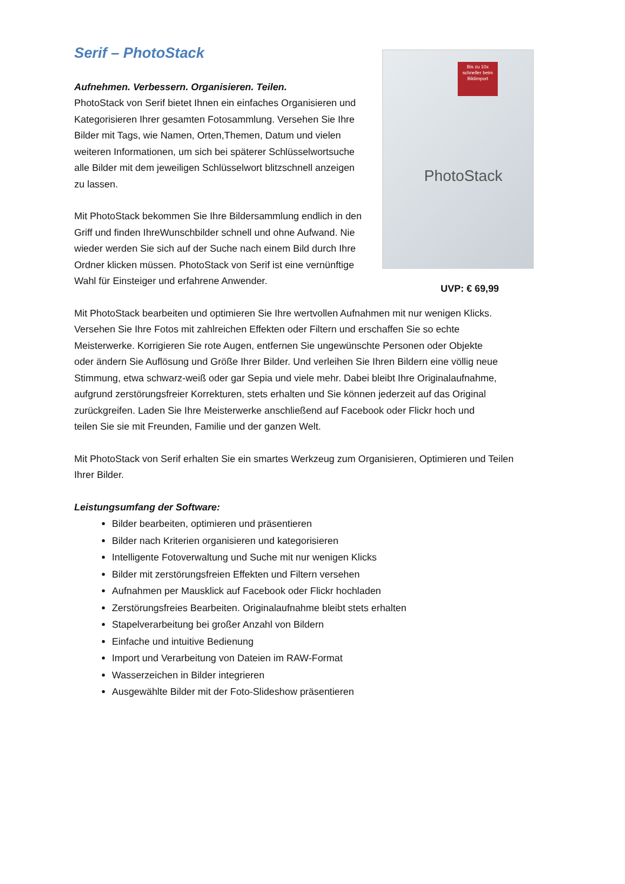Serif – PhotoStack
Aufnehmen. Verbessern. Organisieren. Teilen.
PhotoStack von Serif bietet Ihnen ein einfaches Organisieren und Kategorisieren Ihrer gesamten Fotosammlung. Versehen Sie Ihre Bilder mit Tags, wie Namen, Orten,Themen, Datum und vielen weiteren Informationen, um sich bei späterer Schlüsselwortsuche alle Bilder mit dem jeweiligen Schlüsselwort blitzschnell anzeigen zu lassen.
Mit PhotoStack bekommen Sie Ihre Bildersammlung endlich in den Griff und finden IhreWunschbilder schnell und ohne Aufwand. Nie wieder werden Sie sich auf der Suche nach einem Bild durch Ihre Ordner klicken müssen. PhotoStack von Serif ist eine vernünftige Wahl für Einsteiger und erfahrene Anwender.
Bis zu 10x schneller beim Bildimport
PhotoStack
UVP: € 69,99
Mit PhotoStack bearbeiten und optimieren Sie Ihre wertvollen Aufnahmen mit nur wenigen Klicks. Versehen Sie Ihre Fotos mit zahlreichen Effekten oder Filtern und erschaffen Sie so echte Meisterwerke. Korrigieren Sie rote Augen, entfernen Sie ungewünschte Personen oder Objekte oder ändern Sie Auflösung und Größe Ihrer Bilder. Und verleihen Sie Ihren Bildern eine völlig neue Stimmung, etwa schwarz-weiß oder gar Sepia und viele mehr. Dabei bleibt Ihre Originalaufnahme, aufgrund zerstörungsfreier Korrekturen, stets erhalten und Sie können jederzeit auf das Original zurückgreifen. Laden Sie Ihre Meisterwerke anschließend auf Facebook oder Flickr hoch und teilen Sie sie mit Freunden, Familie und der ganzen Welt.
Mit PhotoStack von Serif erhalten Sie ein smartes Werkzeug zum Organisieren, Optimieren und Teilen Ihrer Bilder.
Leistungsumfang der Software:
Bilder bearbeiten, optimieren und präsentieren
Bilder nach Kriterien organisieren und kategorisieren
Intelligente Fotoverwaltung und Suche mit nur wenigen Klicks
Bilder mit zerstörungsfreien Effekten und Filtern versehen
Aufnahmen per Mausklick auf Facebook oder Flickr hochladen
Zerstörungsfreies Bearbeiten. Originalaufnahme bleibt stets erhalten
Stapelverarbeitung bei großer Anzahl von Bildern
Einfache und intuitive Bedienung
Import und Verarbeitung von Dateien im RAW-Format
Wasserzeichen in Bilder integrieren
Ausgewählte Bilder mit der Foto-Slideshow präsentieren